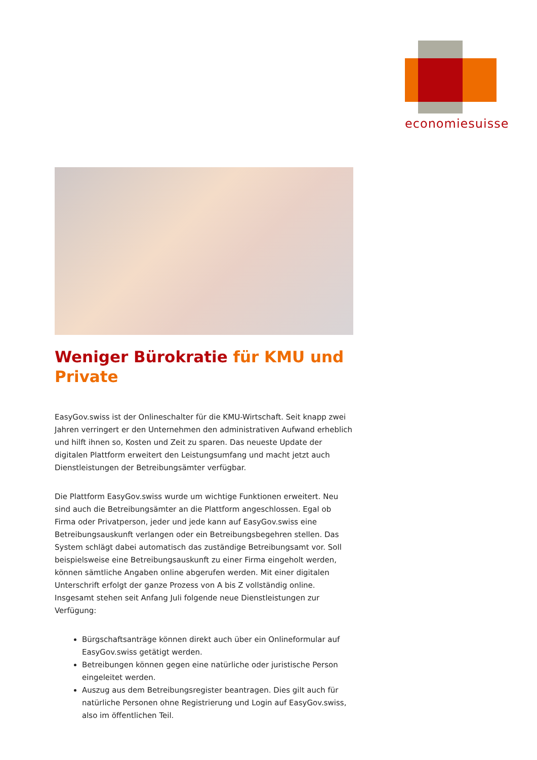economiesuisse
Weniger Bürokratie für KMU und Private
EasyGov.swiss ist der Onlineschalter für die KMU-Wirtschaft. Seit knapp zwei Jahren verringert er den Unternehmen den administrativen Aufwand erheblich und hilft ihnen so, Kosten und Zeit zu sparen. Das neueste Update der digitalen Plattform erweitert den Leistungsumfang und macht jetzt auch Dienstleistungen der Betreibungsämter verfügbar.
Die Plattform EasyGov.swiss wurde um wichtige Funktionen erweitert. Neu sind auch die Betreibungsämter an die Plattform angeschlossen. Egal ob Firma oder Privatperson, jeder und jede kann auf EasyGov.swiss eine Betreibungsauskunft verlangen oder ein Betreibungsbegehren stellen. Das System schlägt dabei automatisch das zuständige Betreibungsamt vor. Soll beispielsweise eine Betreibungsauskunft zu einer Firma eingeholt werden, können sämtliche Angaben online abgerufen werden. Mit einer digitalen Unterschrift erfolgt der ganze Prozess von A bis Z vollständig online. Insgesamt stehen seit Anfang Juli folgende neue Dienstleistungen zur Verfügung:
Bürgschaftsanträge können direkt auch über ein Onlineformular auf EasyGov.swiss getätigt werden.
Betreibungen können gegen eine natürliche oder juristische Person eingeleitet werden.
Auszug aus dem Betreibungsregister beantragen. Dies gilt auch für natürliche Personen ohne Registrierung und Login auf EasyGov.swiss, also im öffentlichen Teil.